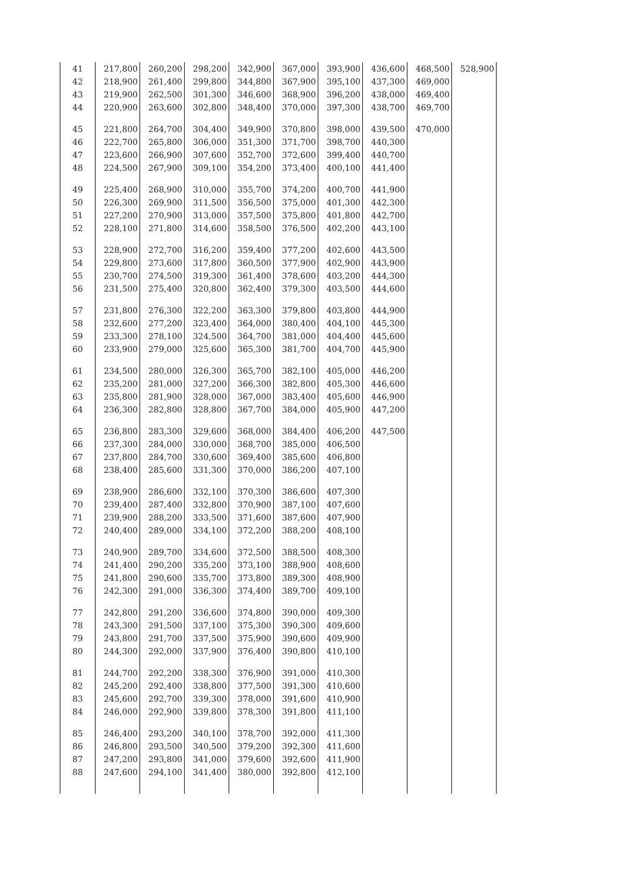| 41 | 217,800 | 260,200 | 298,200 | 342,900 | 367,000 | 393,900 | 436,600 | 468,500 | 528,900 |
| 42 | 218,900 | 261,400 | 299,800 | 344,800 | 367,900 | 395,100 | 437,300 | 469,000 | |
| 43 | 219,900 | 262,500 | 301,300 | 346,600 | 368,900 | 396,200 | 438,000 | 469,400 | |
| 44 | 220,900 | 263,600 | 302,800 | 348,400 | 370,000 | 397,300 | 438,700 | 469,700 | |
| 45 | 221,800 | 264,700 | 304,400 | 349,900 | 370,800 | 398,000 | 439,500 | 470,000 | |
| 46 | 222,700 | 265,800 | 306,000 | 351,300 | 371,700 | 398,700 | 440,300 | | |
| 47 | 223,600 | 266,900 | 307,600 | 352,700 | 372,600 | 399,400 | 440,700 | | |
| 48 | 224,500 | 267,900 | 309,100 | 354,200 | 373,400 | 400,100 | 441,400 | | |
| 49 | 225,400 | 268,900 | 310,000 | 355,700 | 374,200 | 400,700 | 441,900 | | |
| 50 | 226,300 | 269,900 | 311,500 | 356,500 | 375,000 | 401,300 | 442,300 | | |
| 51 | 227,200 | 270,900 | 313,000 | 357,500 | 375,800 | 401,800 | 442,700 | | |
| 52 | 228,100 | 271,800 | 314,600 | 358,500 | 376,500 | 402,200 | 443,100 | | |
| 53 | 228,900 | 272,700 | 316,200 | 359,400 | 377,200 | 402,600 | 443,500 | | |
| 54 | 229,800 | 273,600 | 317,800 | 360,500 | 377,900 | 402,900 | 443,900 | | |
| 55 | 230,700 | 274,500 | 319,300 | 361,400 | 378,600 | 403,200 | 444,300 | | |
| 56 | 231,500 | 275,400 | 320,800 | 362,400 | 379,300 | 403,500 | 444,600 | | |
| 57 | 231,800 | 276,300 | 322,200 | 363,300 | 379,800 | 403,800 | 444,900 | | |
| 58 | 232,600 | 277,200 | 323,400 | 364,000 | 380,400 | 404,100 | 445,300 | | |
| 59 | 233,300 | 278,100 | 324,500 | 364,700 | 381,000 | 404,400 | 445,600 | | |
| 60 | 233,900 | 279,000 | 325,600 | 365,300 | 381,700 | 404,700 | 445,900 | | |
| 61 | 234,500 | 280,000 | 326,300 | 365,700 | 382,100 | 405,000 | 446,200 | | |
| 62 | 235,200 | 281,000 | 327,200 | 366,300 | 382,800 | 405,300 | 446,600 | | |
| 63 | 235,800 | 281,900 | 328,000 | 367,000 | 383,400 | 405,600 | 446,900 | | |
| 64 | 236,300 | 282,800 | 328,800 | 367,700 | 384,000 | 405,900 | 447,200 | | |
| 65 | 236,800 | 283,300 | 329,600 | 368,000 | 384,400 | 406,200 | 447,500 | | |
| 66 | 237,300 | 284,000 | 330,000 | 368,700 | 385,000 | 406,500 | | | |
| 67 | 237,800 | 284,700 | 330,600 | 369,400 | 385,600 | 406,800 | | | |
| 68 | 238,400 | 285,600 | 331,300 | 370,000 | 386,200 | 407,100 | | | |
| 69 | 238,900 | 286,600 | 332,100 | 370,300 | 386,600 | 407,300 | | | |
| 70 | 239,400 | 287,400 | 332,800 | 370,900 | 387,100 | 407,600 | | | |
| 71 | 239,900 | 288,200 | 333,500 | 371,600 | 387,600 | 407,900 | | | |
| 72 | 240,400 | 289,000 | 334,100 | 372,200 | 388,200 | 408,100 | | | |
| 73 | 240,900 | 289,700 | 334,600 | 372,500 | 388,500 | 408,300 | | | |
| 74 | 241,400 | 290,200 | 335,200 | 373,100 | 388,900 | 408,600 | | | |
| 75 | 241,800 | 290,600 | 335,700 | 373,800 | 389,300 | 408,900 | | | |
| 76 | 242,300 | 291,000 | 336,300 | 374,400 | 389,700 | 409,100 | | | |
| 77 | 242,800 | 291,200 | 336,600 | 374,800 | 390,000 | 409,300 | | | |
| 78 | 243,300 | 291,500 | 337,100 | 375,300 | 390,300 | 409,600 | | | |
| 79 | 243,800 | 291,700 | 337,500 | 375,900 | 390,600 | 409,900 | | | |
| 80 | 244,300 | 292,000 | 337,900 | 376,400 | 390,800 | 410,100 | | | |
| 81 | 244,700 | 292,200 | 338,300 | 376,900 | 391,000 | 410,300 | | | |
| 82 | 245,200 | 292,400 | 338,800 | 377,500 | 391,300 | 410,600 | | | |
| 83 | 245,600 | 292,700 | 339,300 | 378,000 | 391,600 | 410,900 | | | |
| 84 | 246,000 | 292,900 | 339,800 | 378,300 | 391,800 | 411,100 | | | |
| 85 | 246,400 | 293,200 | 340,100 | 378,700 | 392,000 | 411,300 | | | |
| 86 | 246,800 | 293,500 | 340,500 | 379,200 | 392,300 | 411,600 | | | |
| 87 | 247,200 | 293,800 | 341,000 | 379,600 | 392,600 | 411,900 | | | |
| 88 | 247,600 | 294,100 | 341,400 | 380,000 | 392,800 | 412,100 | | | |